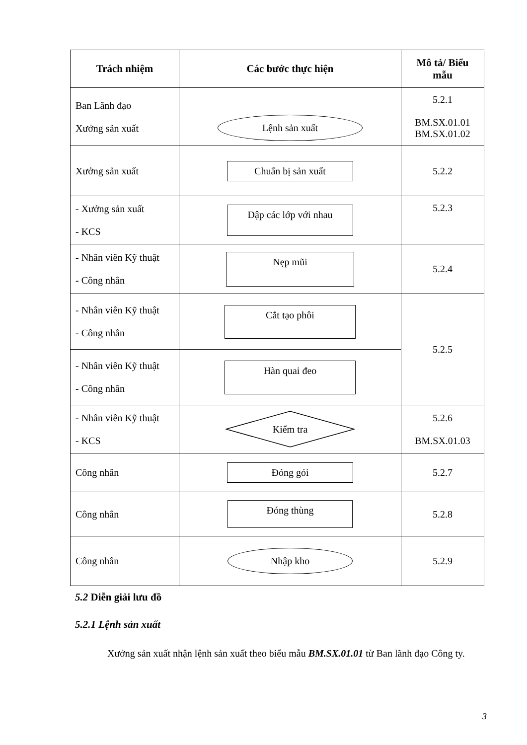| Trách nhiệm | Các bước thực hiện | Mô tả/ Biểu mẫu |
| --- | --- | --- |
| Ban Lãnh đạo Xưởng sản xuất | Lệnh sản xuất | 5.2.1 BM.SX.01.01 BM.SX.01.02 |
| Xưởng sản xuất | Chuẩn bị sản xuất | 5.2.2 |
| - Xưởng sản xuất - KCS | Dập các lớp với nhau | 5.2.3 |
| - Nhân viên Kỹ thuật - Công nhân | Nẹp mũi | 5.2.4 |
| - Nhân viên Kỹ thuật - Công nhân | Cắt tạo phôi | 5.2.5 |
| - Nhân viên Kỹ thuật - Công nhân | Hàn quai đeo | |
| - Nhân viên Kỹ thuật - KCS | Kiểm tra | 5.2.6 BM.SX.01.03 |
| Công nhân | Đóng gói | 5.2.7 |
| Công nhân | Đóng thùng | 5.2.8 |
| Công nhân | Nhập kho | 5.2.9 |
5.2 Diễn giải lưu đồ
5.2.1 Lệnh sản xuất
Xưởng sản xuất nhận lệnh sản xuất theo biểu mẫu BM.SX.01.01 từ Ban lãnh đạo Công ty.
3